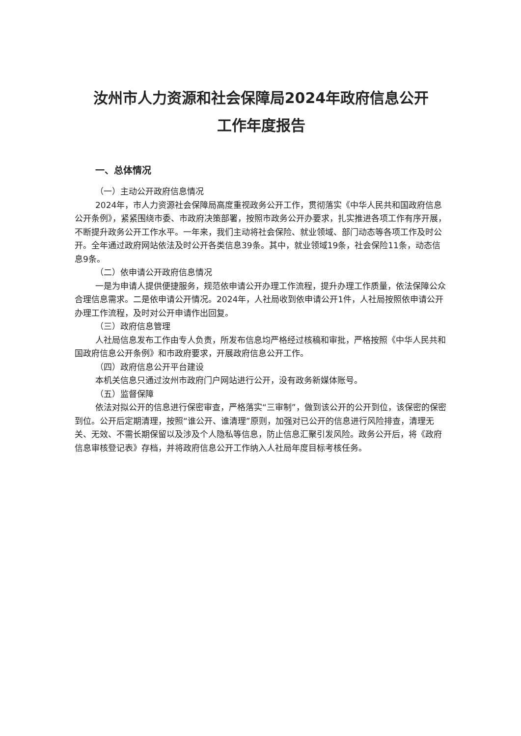汝州市人力资源和社会保障局2024年政府信息公开
工作年度报告
一、总体情况
（一）主动公开政府信息情况
2024年，市人力资源社会保障局高度重视政务公开工作，贯彻落实《中华人民共和国政府信息公开条例》，紧紧围绕市委、市政府决策部署，按照市政务公开办要求，扎实推进各项工作有序开展，不断提升政务公开工作水平。一年来，我们主动将社会保险、就业领域、部门动态等各项工作及时公开。全年通过政府网站依法及时公开各类信息39条。其中，就业领域19条，社会保险11条，动态信息9条。
（二）依申请公开政府信息情况
一是为申请人提供便捷服务，规范依申请公开办理工作流程，提升办理工作质量，依法保障公众合理信息需求。二是依申请公开情况。2024年，人社局收到依申请公开1件，人社局按照依申请公开办理工作流程，及时对公开申请作出回复。
（三）政府信息管理
人社局信息发布工作由专人负责，所发布信息均严格经过核稿和审批，严格按照《中华人民共和国政府信息公开条例》和市政府要求，开展政府信息公开工作。
（四）政府信息公开平台建设
本机关信息只通过汝州市政府门户网站进行公开，没有政务新媒体账号。
（五）监督保障
依法对拟公开的信息进行保密审查，严格落实“三审制”，做到该公开的公开到位，该保密的保密到位。公开后定期清理，按照“谁公开、谁清理”原则，加强对已公开的信息进行风险排查，清理无关、无效、不需长期保留以及涉及个人隐私等信息，防止信息汇聚引发风险。政务公开后，将《政府信息审核登记表》存档，并将政府信息公开工作纳入人社局年度目标考核任务。